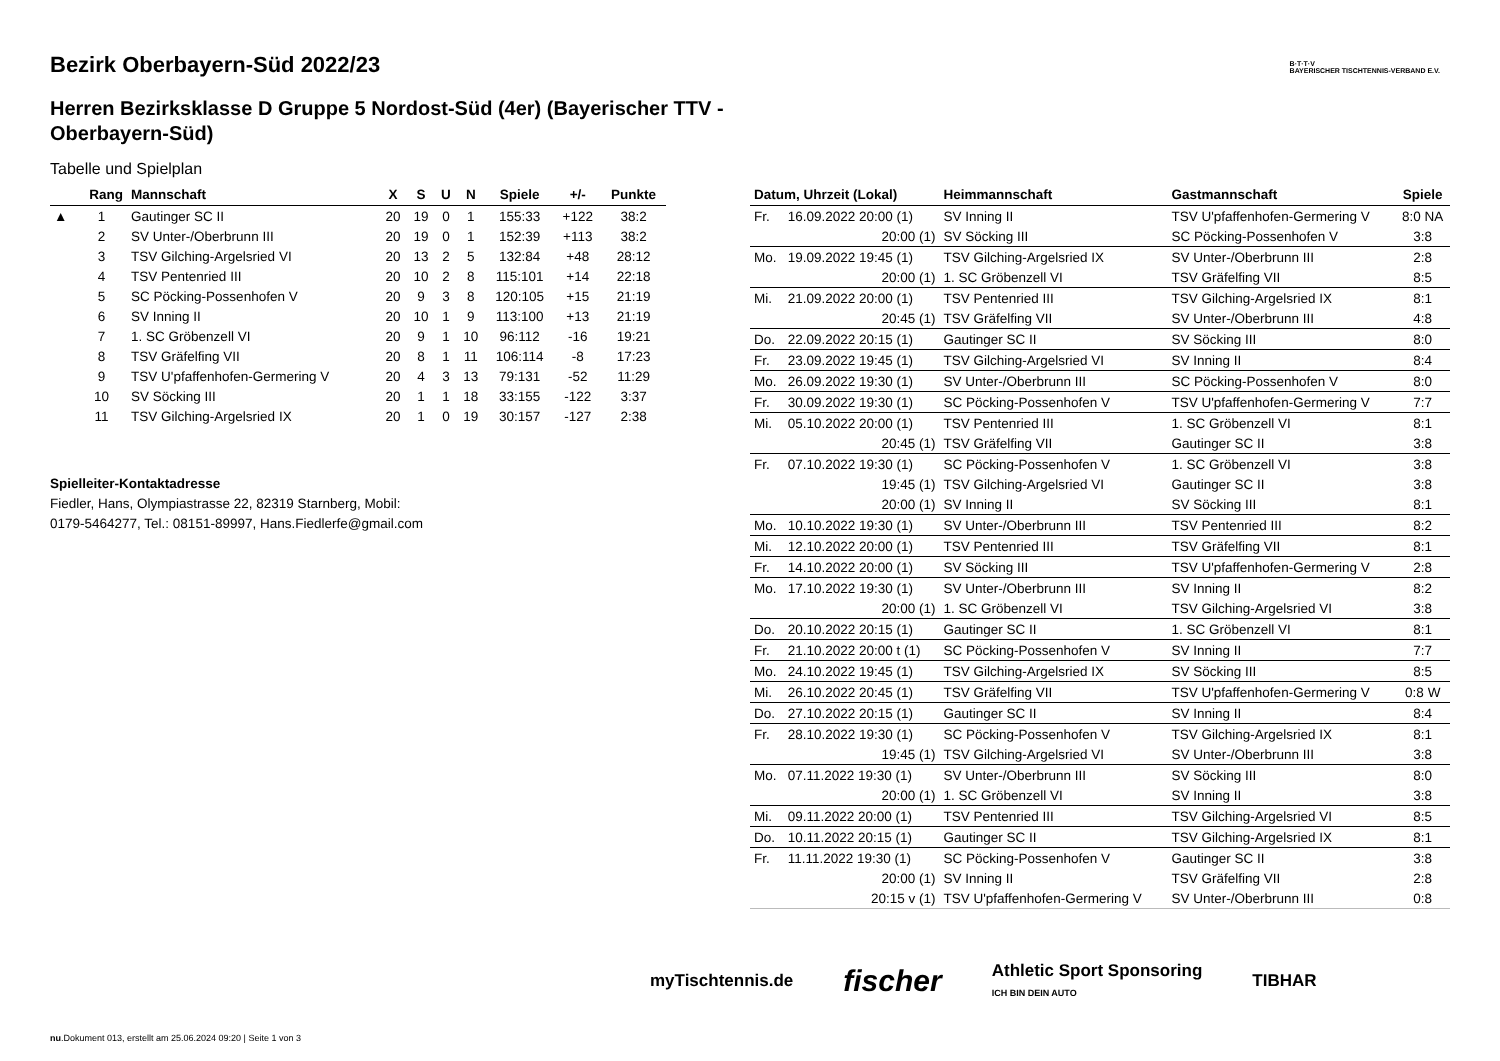B·T·T·V
BAYERISCHER TISCHTENNIS-VERBAND E.V.
Bezirk Oberbayern-Süd 2022/23
Herren Bezirksklasse D Gruppe 5 Nordost-Süd (4er) (Bayerischer TTV - Oberbayern-Süd)
Tabelle und Spielplan
| | Rang | Mannschaft | X | S | U | N | Spiele | +/- | Punkte |
| --- | --- | --- | --- | --- | --- | --- | --- | --- | --- |
| ▲ | 1 | Gautinger SC II | 20 | 19 | 0 | 1 | 155:33 | +122 | 38:2 |
| | 2 | SV Unter-/Oberbrunn III | 20 | 19 | 0 | 1 | 152:39 | +113 | 38:2 |
| | 3 | TSV Gilching-Argelsried VI | 20 | 13 | 2 | 5 | 132:84 | +48 | 28:12 |
| | 4 | TSV Pentenried III | 20 | 10 | 2 | 8 | 115:101 | +14 | 22:18 |
| | 5 | SC Pöcking-Possenhofen V | 20 | 9 | 3 | 8 | 120:105 | +15 | 21:19 |
| | 6 | SV Inning II | 20 | 10 | 1 | 9 | 113:100 | +13 | 21:19 |
| | 7 | 1. SC Gröbenzell VI | 20 | 9 | 1 | 10 | 96:112 | -16 | 19:21 |
| | 8 | TSV Gräfelfing VII | 20 | 8 | 1 | 11 | 106:114 | -8 | 17:23 |
| | 9 | TSV U'pfaffenhofen-Germering V | 20 | 4 | 3 | 13 | 79:131 | -52 | 11:29 |
| | 10 | SV Söcking III | 20 | 1 | 1 | 18 | 33:155 | -122 | 3:37 |
| | 11 | TSV Gilching-Argelsried IX | 20 | 1 | 0 | 19 | 30:157 | -127 | 2:38 |
Spielleiter-Kontaktadresse
Fiedler, Hans, Olympiastrasse 22, 82319 Starnberg, Mobil:
0179-5464277, Tel.: 08151-89997, Hans.Fiedlerfe@gmail.com
| Datum, Uhrzeit (Lokal) | | Heimmannschaft | Gastmannschaft | Spiele |
| --- | --- | --- | --- | --- |
| Fr. | 16.09.2022 20:00 (1) | SV Inning II | TSV U'pfaffenhofen-Germering V | 8:0 NA |
| | 20:00 (1) | SV Söcking III | SC Pöcking-Possenhofen V | 3:8 |
| Mo. | 19.09.2022 19:45 (1) | TSV Gilching-Argelsried IX | SV Unter-/Oberbrunn III | 2:8 |
| | 20:00 (1) | 1. SC Gröbenzell VI | TSV Gräfelfing VII | 8:5 |
| Mi. | 21.09.2022 20:00 (1) | TSV Pentenried III | TSV Gilching-Argelsried IX | 8:1 |
| | 20:45 (1) | TSV Gräfelfing VII | SV Unter-/Oberbrunn III | 4:8 |
| Do. | 22.09.2022 20:15 (1) | Gautinger SC II | SV Söcking III | 8:0 |
| Fr. | 23.09.2022 19:45 (1) | TSV Gilching-Argelsried VI | SV Inning II | 8:4 |
| Mo. | 26.09.2022 19:30 (1) | SV Unter-/Oberbrunn III | SC Pöcking-Possenhofen V | 8:0 |
| Fr. | 30.09.2022 19:30 (1) | SC Pöcking-Possenhofen V | TSV U'pfaffenhofen-Germering V | 7:7 |
| Mi. | 05.10.2022 20:00 (1) | TSV Pentenried III | 1. SC Gröbenzell VI | 8:1 |
| | 20:45 (1) | TSV Gräfelfing VII | Gautinger SC II | 3:8 |
| Fr. | 07.10.2022 19:30 (1) | SC Pöcking-Possenhofen V | 1. SC Gröbenzell VI | 3:8 |
| | 19:45 (1) | TSV Gilching-Argelsried VI | Gautinger SC II | 3:8 |
| | 20:00 (1) | SV Inning II | SV Söcking III | 8:1 |
| Mo. | 10.10.2022 19:30 (1) | SV Unter-/Oberbrunn III | TSV Pentenried III | 8:2 |
| Mi. | 12.10.2022 20:00 (1) | TSV Pentenried III | TSV Gräfelfing VII | 8:1 |
| Fr. | 14.10.2022 20:00 (1) | SV Söcking III | TSV U'pfaffenhofen-Germering V | 2:8 |
| Mo. | 17.10.2022 19:30 (1) | SV Unter-/Oberbrunn III | SV Inning II | 8:2 |
| | 20:00 (1) | 1. SC Gröbenzell VI | TSV Gilching-Argelsried VI | 3:8 |
| Do. | 20.10.2022 20:15 (1) | Gautinger SC II | 1. SC Gröbenzell VI | 8:1 |
| Fr. | 21.10.2022 20:00 t (1) | SC Pöcking-Possenhofen V | SV Inning II | 7:7 |
| Mo. | 24.10.2022 19:45 (1) | TSV Gilching-Argelsried IX | SV Söcking III | 8:5 |
| Mi. | 26.10.2022 20:45 (1) | TSV Gräfelfing VII | TSV U'pfaffenhofen-Germering V | 0:8 W |
| Do. | 27.10.2022 20:15 (1) | Gautinger SC II | SV Inning II | 8:4 |
| Fr. | 28.10.2022 19:30 (1) | SC Pöcking-Possenhofen V | TSV Gilching-Argelsried IX | 8:1 |
| | 19:45 (1) | TSV Gilching-Argelsried VI | SV Unter-/Oberbrunn III | 3:8 |
| Mo. | 07.11.2022 19:30 (1) | SV Unter-/Oberbrunn III | SV Söcking III | 8:0 |
| | 20:00 (1) | 1. SC Gröbenzell VI | SV Inning II | 3:8 |
| Mi. | 09.11.2022 20:00 (1) | TSV Pentenried III | TSV Gilching-Argelsried VI | 8:5 |
| Do. | 10.11.2022 20:15 (1) | Gautinger SC II | TSV Gilching-Argelsried IX | 8:1 |
| Fr. | 11.11.2022 19:30 (1) | SC Pöcking-Possenhofen V | Gautinger SC II | 3:8 |
| | 20:00 (1) | SV Inning II | TSV Gräfelfing VII | 2:8 |
| | 20:15 v (1) | TSV U'pfaffenhofen-Germering V | SV Unter-/Oberbrunn III | 0:8 |
myTischtennis.de fischer Athletic Sport Sponsoring
ICH BIN DEIN AUTO TIBHAR
nu.Dokument 013, erstellt am 25.06.2024 09:20 | Seite 1 von 3